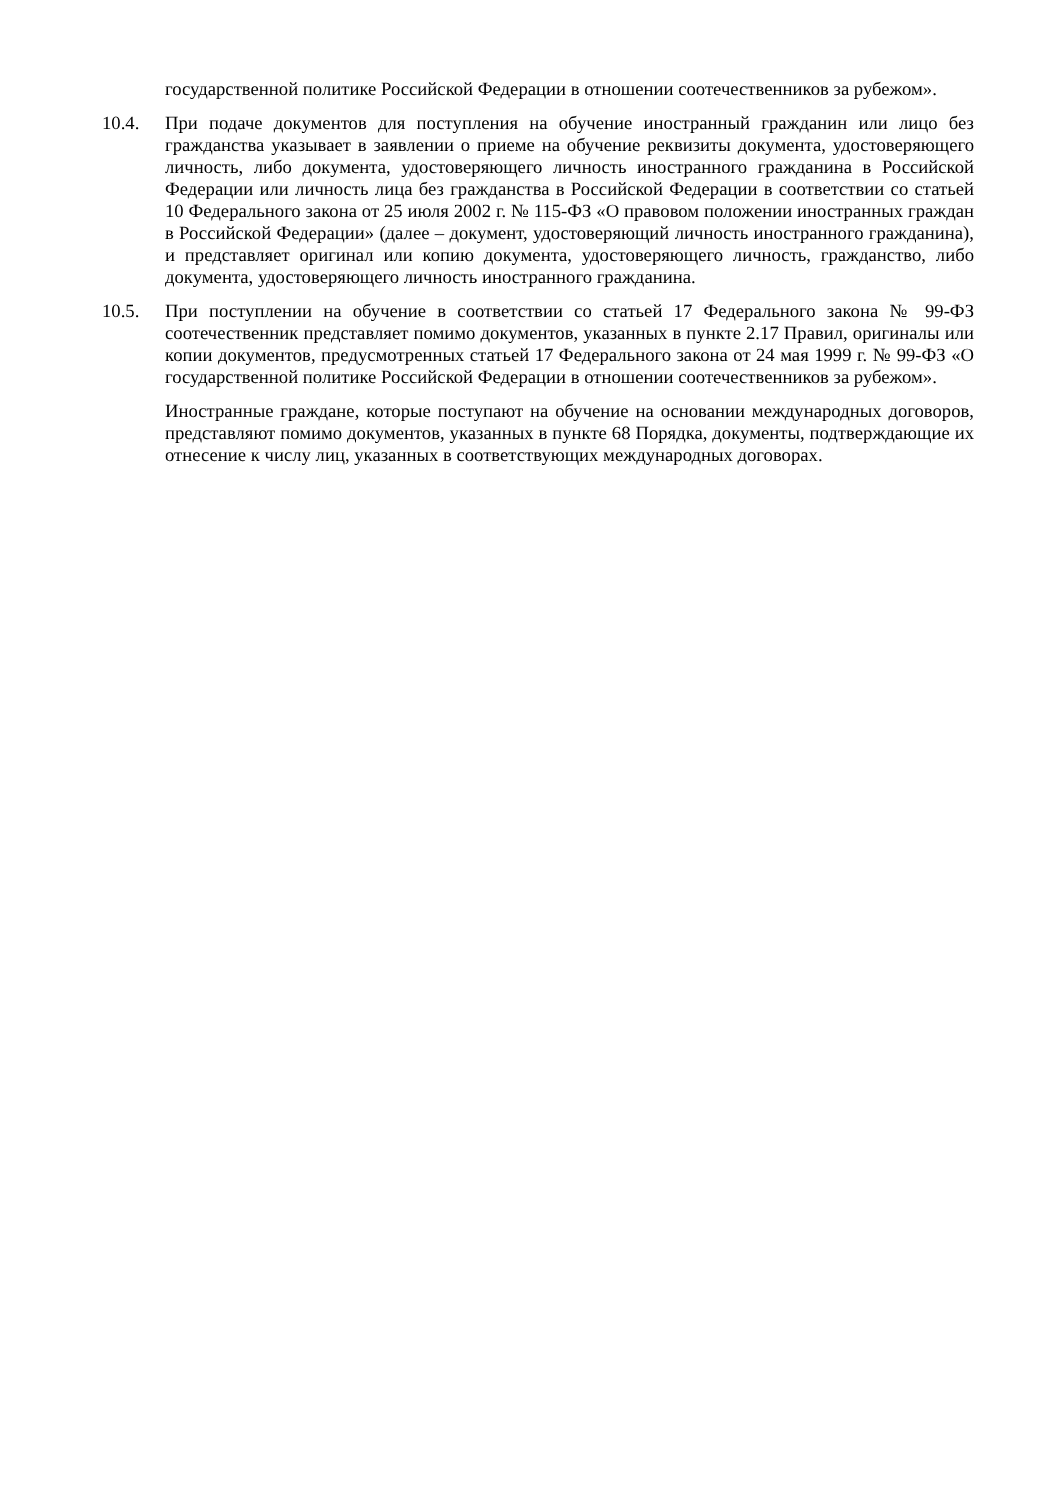государственной политике Российской Федерации в отношении соотечественников за рубежом».
10.4. При подаче документов для поступления на обучение иностранный гражданин или лицо без гражданства указывает в заявлении о приеме на обучение реквизиты документа, удостоверяющего личность, либо документа, удостоверяющего личность иностранного гражданина в Российской Федерации или личность лица без гражданства в Российской Федерации в соответствии со статьей 10 Федерального закона от 25 июля 2002 г. № 115-ФЗ «О правовом положении иностранных граждан в Российской Федерации» (далее – документ, удостоверяющий личность иностранного гражданина), и представляет оригинал или копию документа, удостоверяющего личность, гражданство, либо документа, удостоверяющего личность иностранного гражданина.
10.5. При поступлении на обучение в соответствии со статьей 17 Федерального закона № 99-ФЗ соотечественник представляет помимо документов, указанных в пункте 2.17 Правил, оригиналы или копии документов, предусмотренных статьей 17 Федерального закона от 24 мая 1999 г. № 99-ФЗ «О государственной политике Российской Федерации в отношении соотечественников за рубежом».
Иностранные граждане, которые поступают на обучение на основании международных договоров, представляют помимо документов, указанных в пункте 68 Порядка, документы, подтверждающие их отнесение к числу лиц, указанных в соответствующих международных договорах.